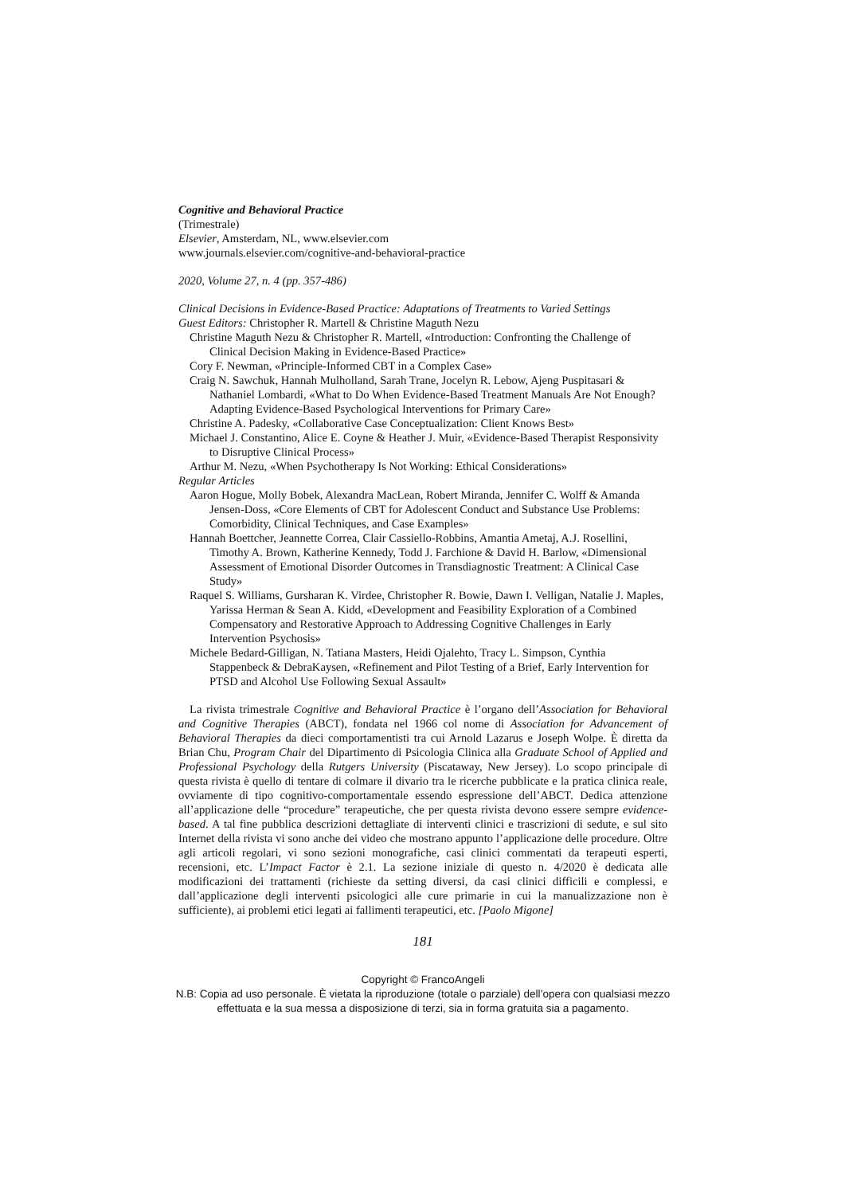Cognitive and Behavioral Practice
(Trimestrale)
Elsevier, Amsterdam, NL, www.elsevier.com
www.journals.elsevier.com/cognitive-and-behavioral-practice
2020, Volume 27, n. 4 (pp. 357-486)
Clinical Decisions in Evidence-Based Practice: Adaptations of Treatments to Varied Settings
Guest Editors: Christopher R. Martell & Christine Maguth Nezu
Christine Maguth Nezu & Christopher R. Martell, «Introduction: Confronting the Challenge of Clinical Decision Making in Evidence-Based Practice»
Cory F. Newman, «Principle-Informed CBT in a Complex Case»
Craig N. Sawchuk, Hannah Mulholland, Sarah Trane, Jocelyn R. Lebow, Ajeng Puspitasari & Nathaniel Lombardi, «What to Do When Evidence-Based Treatment Manuals Are Not Enough? Adapting Evidence-Based Psychological Interventions for Primary Care»
Christine A. Padesky, «Collaborative Case Conceptualization: Client Knows Best»
Michael J. Constantino, Alice E. Coyne & Heather J. Muir, «Evidence-Based Therapist Responsivity to Disruptive Clinical Process»
Arthur M. Nezu, «When Psychotherapy Is Not Working: Ethical Considerations»
Regular Articles
Aaron Hogue, Molly Bobek, Alexandra MacLean, Robert Miranda, Jennifer C. Wolff & Amanda Jensen-Doss, «Core Elements of CBT for Adolescent Conduct and Substance Use Problems: Comorbidity, Clinical Techniques, and Case Examples»
Hannah Boettcher, Jeannette Correa, Clair Cassiello-Robbins, Amantia Ametaj, A.J. Rosellini, Timothy A. Brown, Katherine Kennedy, Todd J. Farchione & David H. Barlow, «Dimensional Assessment of Emotional Disorder Outcomes in Transdiagnostic Treatment: A Clinical Case Study»
Raquel S. Williams, Gursharan K. Virdee, Christopher R. Bowie, Dawn I. Velligan, Natalie J. Maples, Yarissa Herman & Sean A. Kidd, «Development and Feasibility Exploration of a Combined Compensatory and Restorative Approach to Addressing Cognitive Challenges in Early Intervention Psychosis»
Michele Bedard-Gilligan, N. Tatiana Masters, Heidi Ojalehto, Tracy L. Simpson, Cynthia Stappenbeck & DebraKaysen, «Refinement and Pilot Testing of a Brief, Early Intervention for PTSD and Alcohol Use Following Sexual Assault»
La rivista trimestrale Cognitive and Behavioral Practice è l’organo dell’Association for Behavioral and Cognitive Therapies (ABCT), fondata nel 1966 col nome di Association for Advancement of Behavioral Therapies da dieci comportamentisti tra cui Arnold Lazarus e Joseph Wolpe. È diretta da Brian Chu, Program Chair del Dipartimento di Psicologia Clinica alla Graduate School of Applied and Professional Psychology della Rutgers University (Piscataway, New Jersey). Lo scopo principale di questa rivista è quello di tentare di colmare il divario tra le ricerche pubblicate e la pratica clinica reale, ovviamente di tipo cognitivo-comportamentale essendo espressione dell’ABCT. Dedica attenzione all’applicazione delle “procedure” terapeutiche, che per questa rivista devono essere sempre evidence-based. A tal fine pubblica descrizioni dettagliate di interventi clinici e trascrizioni di sedute, e sul sito Internet della rivista vi sono anche dei video che mostrano appunto l’applicazione delle procedure. Oltre agli articoli regolari, vi sono sezioni monografiche, casi clinici commentati da terapeuti esperti, recensioni, etc. L’Impact Factor è 2.1. La sezione iniziale di questo n. 4/2020 è dedicata alle modificazioni dei trattamenti (richieste da setting diversi, da casi clinici difficili e complessi, e dall’applicazione degli interventi psicologici alle cure primarie in cui la manualizzazione non è sufficiente), ai problemi etici legati ai fallimenti terapeutici, etc. [Paolo Migone]
181
Copyright © FrancoAngeli
N.B: Copia ad uso personale. È vietata la riproduzione (totale o parziale) dell’opera con qualsiasi mezzo effettuata e la sua messa a disposizione di terzi, sia in forma gratuita sia a pagamento.